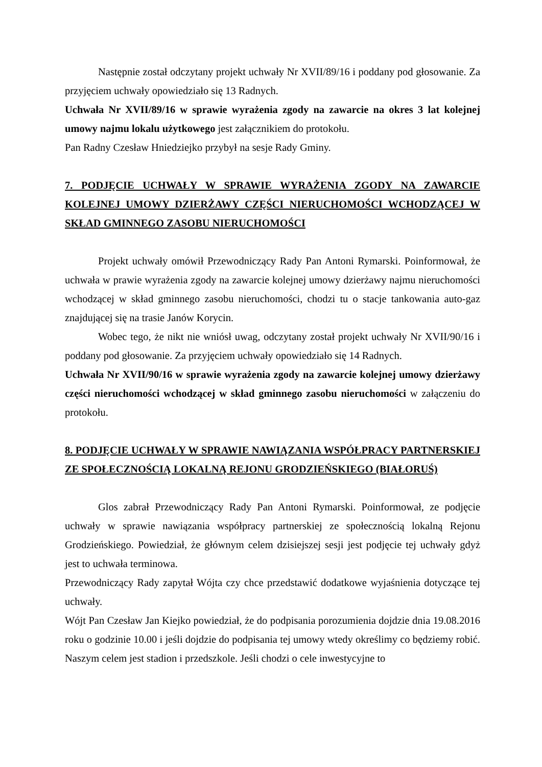Następnie został odczytany projekt uchwały Nr XVII/89/16 i poddany pod głosowanie. Za przyjęciem uchwały opowiedziało się 13 Radnych.
Uchwała Nr XVII/89/16 w sprawie wyrażenia zgody na zawarcie na okres 3 lat kolejnej umowy najmu lokalu użytkowego jest załącznikiem do protokołu.
Pan Radny Czesław Hniedziejko przybył na sesje Rady Gminy.
7. PODJĘCIE UCHWAŁY W SPRAWIE WYRAŻENIA ZGODY NA ZAWARCIE KOLEJNEJ UMOWY DZIERŻAWY CZĘŚCI NIERUCHOMOŚCI WCHODZĄCEJ W SKŁAD GMINNEGO ZASOBU NIERUCHOMOŚCI
Projekt uchwały omówił Przewodniczący Rady Pan Antoni Rymarski. Poinformował, że uchwała w prawie wyrażenia zgody na zawarcie kolejnej umowy dzierżawy najmu nieruchomości wchodzącej w skład gminnego zasobu nieruchomości, chodzi tu o stacje tankowania auto-gaz znajdującej się na trasie Janów Korycin.
Wobec tego, że nikt nie wniósł uwag, odczytany został projekt uchwały Nr XVII/90/16 i poddany pod głosowanie. Za przyjęciem uchwały opowiedziało się 14 Radnych.
Uchwała Nr XVII/90/16 w sprawie wyrażenia zgody na zawarcie kolejnej umowy dzierżawy części nieruchomości wchodzącej w skład gminnego zasobu nieruchomości w załączeniu do protokołu.
8. PODJĘCIE UCHWAŁY W SPRAWIE NAWIĄZANIA WSPÓŁPRACY PARTNERSKIEJ ZE SPOŁECZNOŚCIĄ LOKALNĄ REJONU GRODZIEŃSKIEGO (BIAŁORUŚ)
Glos zabrał Przewodniczący Rady Pan Antoni Rymarski. Poinformował, ze podjęcie uchwały w sprawie nawiązania współpracy partnerskiej ze społecznością lokalną Rejonu Grodzieńskiego. Powiedział, że głównym celem dzisiejszej sesji jest podjęcie tej uchwały gdyż jest to uchwała terminowa.
Przewodniczący Rady zapytał Wójta czy chce przedstawić dodatkowe wyjaśnienia dotyczące tej uchwały.
Wójt Pan Czesław Jan Kiejko powiedział, że do podpisania porozumienia dojdzie dnia 19.08.2016 roku o godzinie 10.00 i jeśli dojdzie do podpisania tej umowy wtedy określimy co będziemy robić. Naszym celem jest stadion i przedszkole. Jeśli chodzi o cele inwestycyjne to